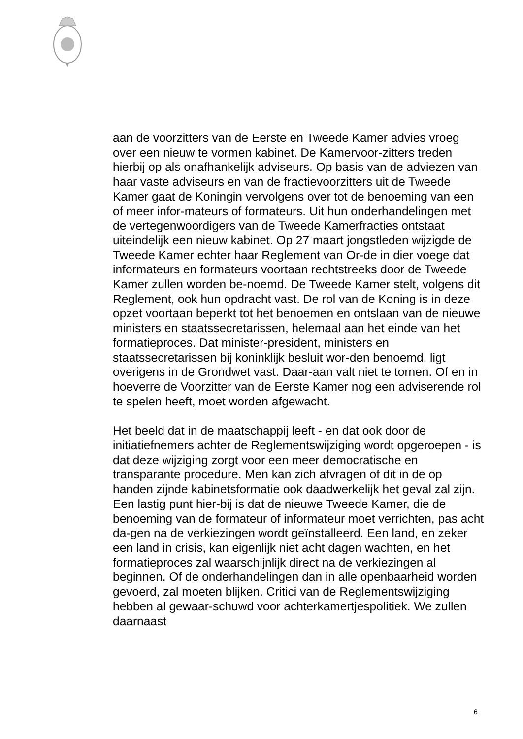aan de voorzitters van de Eerste en Tweede Kamer advies vroeg over een nieuw te vormen kabinet. De Kamervoor-zitters treden hierbij op als onafhankelijk adviseurs. Op basis van de adviezen van haar vaste adviseurs en van de fractievoorzitters uit de Tweede Kamer gaat de Koningin vervolgens over tot de benoeming van een of meer infor-mateurs of formateurs. Uit hun onderhandelingen met de vertegenwoordigers van de Tweede Kamerfracties ontstaat uiteindelijk een nieuw kabinet. Op 27 maart jongstleden wijzigde de Tweede Kamer echter haar Reglement van Or-de in dier voege dat informateurs en formateurs voortaan rechtstreeks door de Tweede Kamer zullen worden be-noemd. De Tweede Kamer stelt, volgens dit Reglement, ook hun opdracht vast. De rol van de Koning is in deze opzet voortaan beperkt tot het benoemen en ontslaan van de nieuwe ministers en staatssecretarissen, helemaal aan het einde van het formatieproces. Dat minister-president, ministers en staatssecretarissen bij koninklijk besluit wor-den benoemd, ligt overigens in de Grondwet vast. Daar-aan valt niet te tornen. Of en in hoeverre de Voorzitter van de Eerste Kamer nog een adviserende rol te spelen heeft, moet worden afgewacht.
Het beeld dat in de maatschappij leeft - en dat ook door de initiatiefnemers achter de Reglementswijziging wordt opgeroepen - is dat deze wijziging zorgt voor een meer democratische en transparante procedure. Men kan zich afvragen of dit in de op handen zijnde kabinetsformatie ook daadwerkelijk het geval zal zijn. Een lastig punt hier-bij is dat de nieuwe Tweede Kamer, die de benoeming van de formateur of informateur moet verrichten, pas acht da-gen na de verkiezingen wordt geïnstalleerd. Een land, en zeker een land in crisis, kan eigenlijk niet acht dagen wachten, en het formatieproces zal waarschijnlijk direct na de verkiezingen al beginnen. Of de onderhandelingen dan in alle openbaarheid worden gevoerd, zal moeten blijken. Critici van de Reglementswijziging hebben al gewaar-schuwd voor achterkamertjespolitiek. We zullen daarnaast
6